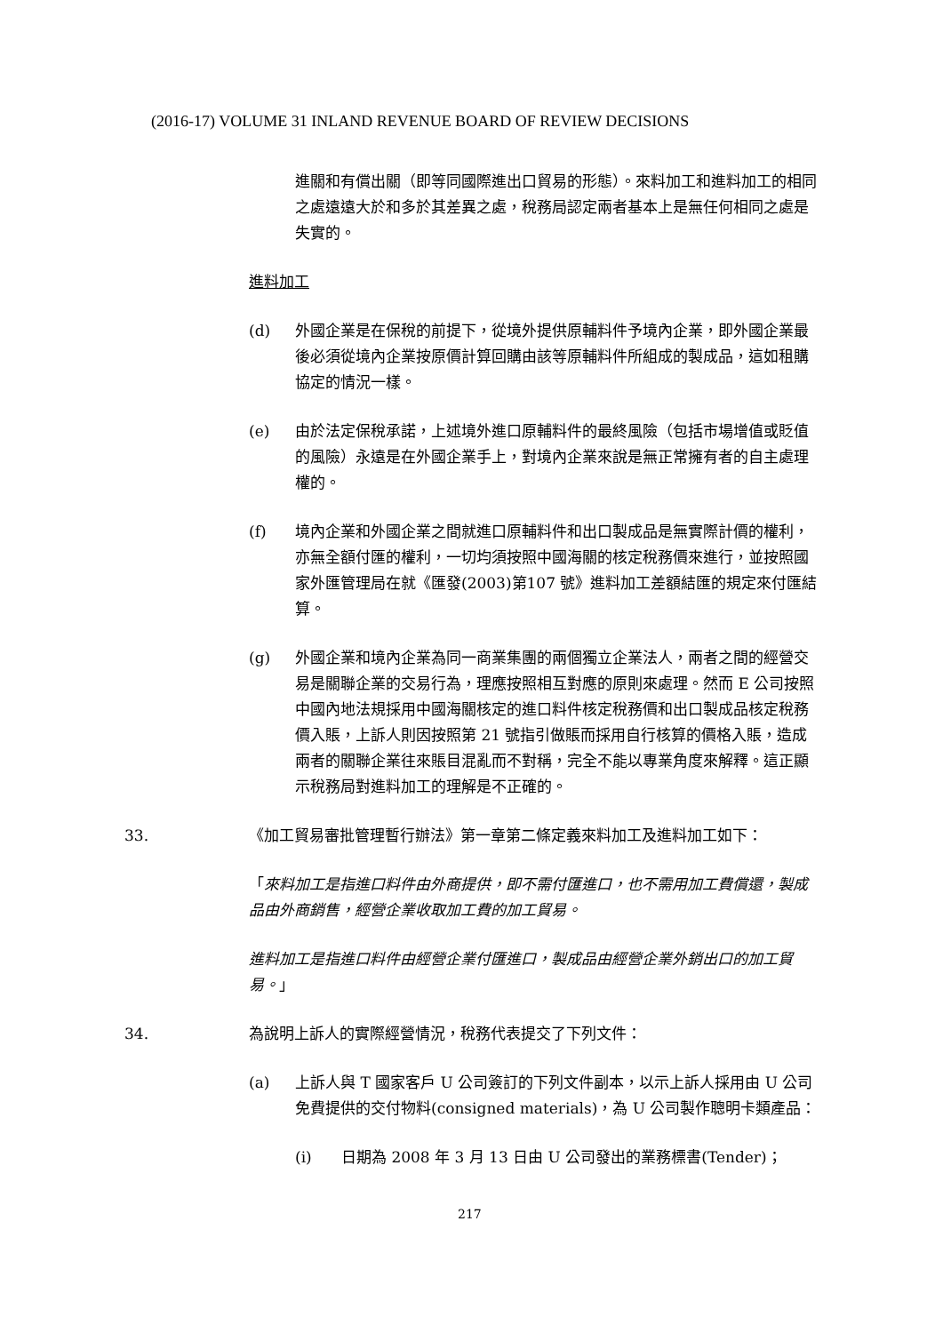(2016-17) VOLUME 31 INLAND REVENUE BOARD OF REVIEW DECISIONS
進關和有償出關（即等同國際進出口貿易的形態）。來料加工和進料加工的相同之處遠遠大於和多於其差異之處，稅務局認定兩者基本上是無任何相同之處是失實的。
進料加工
(d) 外國企業是在保稅的前提下，從境外提供原輔料件予境內企業，即外國企業最後必須從境內企業按原價計算回購由該等原輔料件所組成的製成品，這如租購協定的情況一樣。
(e) 由於法定保稅承諾，上述境外進口原輔料件的最終風險（包括市場增值或貶值的風險）永遠是在外國企業手上，對境內企業來說是無正常擁有者的自主處理權的。
(f) 境內企業和外國企業之間就進口原輔料件和出口製成品是無實際計價的權利，亦無全額付匯的權利，一切均須按照中國海關的核定稅務價來進行，並按照國家外匯管理局在就《匯發(2003)第107 號》進料加工差額結匯的規定來付匯結算。
(g) 外國企業和境內企業為同一商業集團的兩個獨立企業法人，兩者之間的經營交易是關聯企業的交易行為，理應按照相互對應的原則來處理。然而 E 公司按照中國內地法規採用中國海關核定的進口料件核定稅務價和出口製成品核定稅務價入賬，上訴人則因按照第 21 號指引做賬而採用自行核算的價格入賬，造成兩者的關聯企業往來賬目混亂而不對稱，完全不能以專業角度來解釋。這正顯示稅務局對進料加工的理解是不正確的。
33. 《加工貿易審批管理暫行辦法》第一章第二條定義來料加工及進料加工如下：
「來料加工是指進口料件由外商提供，即不需付匯進口，也不需用加工費償還，製成品由外商銷售，經營企業收取加工費的加工貿易。
進料加工是指進口料件由經營企業付匯進口，製成品由經營企業外銷出口的加工貿易。」
34. 為說明上訴人的實際經營情況，稅務代表提交了下列文件：
(a) 上訴人與 T 國家客戶 U 公司簽訂的下列文件副本，以示上訴人採用由 U 公司免費提供的交付物料(consigned materials)，為 U 公司製作聰明卡類產品：
(i) 日期為 2008 年 3 月 13 日由 U 公司發出的業務標書(Tender)；
217